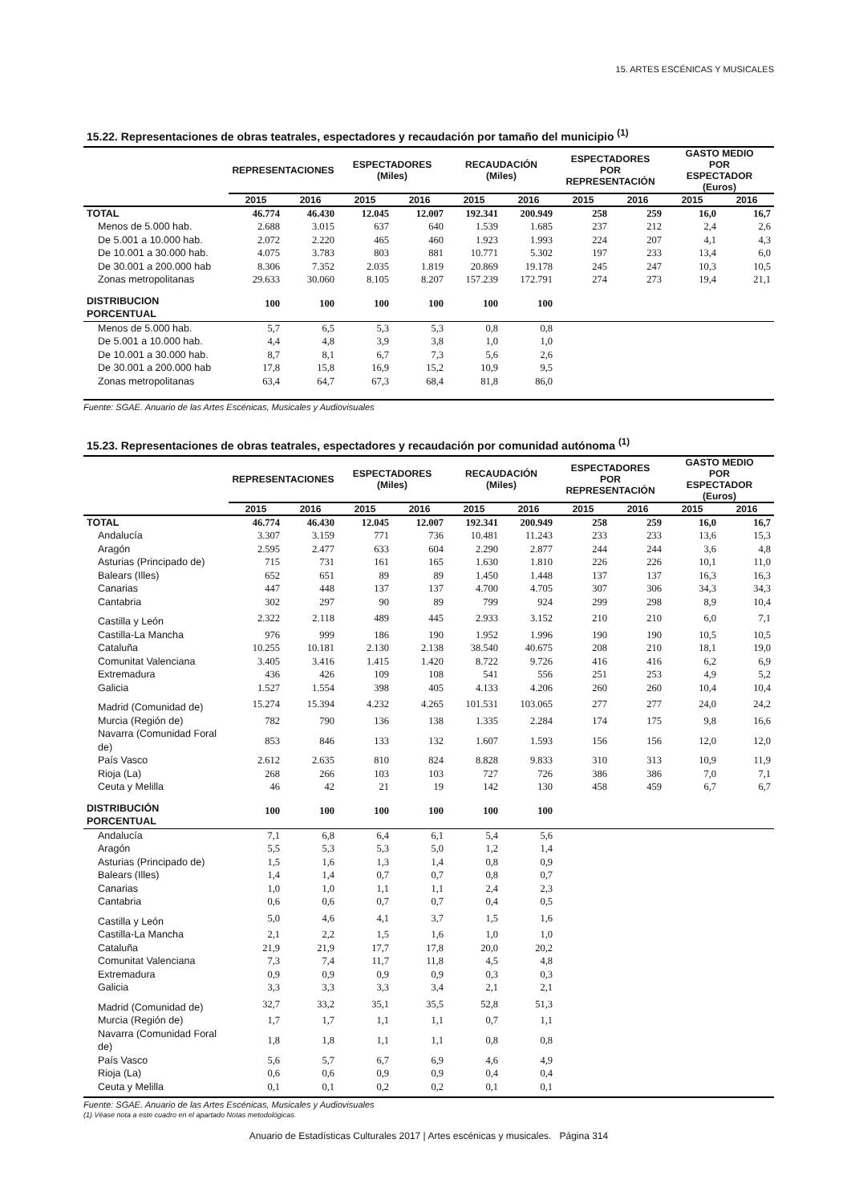15. ARTES ESCÉNICAS Y MUSICALES
15.22. Representaciones de obras teatrales, espectadores y recaudación por tamaño del municipio <sup>(1)</sup>
| | REPRESENTACIONES | | ESPECTADORES (Miles) | | RECAUDACIÓN (Miles) | | ESPECTADORES POR REPRESENTACIÓN | | GASTO MEDIO POR ESPECTADOR (Euros) | |
| --- | --- | --- | --- | --- | --- | --- | --- | --- | --- | --- |
| | 2015 | 2016 | 2015 | 2016 | 2015 | 2016 | 2015 | 2016 | 2015 | 2016 |
| TOTAL | 46.774 | 46.430 | 12.045 | 12.007 | 192.341 | 200.949 | 258 | 259 | 16,0 | 16,7 |
| Menos de 5.000 hab. | 2.688 | 3.015 | 637 | 640 | 1.539 | 1.685 | 237 | 212 | 2,4 | 2,6 |
| De 5.001 a 10.000 hab. | 2.072 | 2.220 | 465 | 460 | 1.923 | 1.993 | 224 | 207 | 4,1 | 4,3 |
| De 10.001 a 30.000 hab. | 4.075 | 3.783 | 803 | 881 | 10.771 | 5.302 | 197 | 233 | 13,4 | 6,0 |
| De 30.001 a 200.000 hab | 8.306 | 7.352 | 2.035 | 1.819 | 20.869 | 19.178 | 245 | 247 | 10,3 | 10,5 |
| Zonas metropolitanas | 29.633 | 30.060 | 8.105 | 8.207 | 157.239 | 172.791 | 274 | 273 | 19,4 | 21,1 |
| DISTRIBUCION PORCENTUAL | 100 | 100 | 100 | 100 | 100 | 100 | | | | |
| Menos de 5.000 hab. | 5,7 | 6,5 | 5,3 | 5,3 | 0,8 | 0,8 | | | | |
| De 5.001 a 10.000 hab. | 4,4 | 4,8 | 3,9 | 3,8 | 1,0 | 1,0 | | | | |
| De 10.001 a 30.000 hab. | 8,7 | 8,1 | 6,7 | 7,3 | 5,6 | 2,6 | | | | |
| De 30.001 a 200.000 hab | 17,8 | 15,8 | 16,9 | 15,2 | 10,9 | 9,5 | | | | |
| Zonas metropolitanas | 63,4 | 64,7 | 67,3 | 68,4 | 81,8 | 86,0 | | | | |
Fuente: SGAE. Anuario de las Artes Escénicas, Musicales y Audiovisuales
15.23. Representaciones de obras teatrales, espectadores y recaudación por comunidad autónoma <sup>(1)</sup>
| | REPRESENTACIONES | | ESPECTADORES (Miles) | | RECAUDACIÓN (Miles) | | ESPECTADORES POR REPRESENTACIÓN | | GASTO MEDIO POR ESPECTADOR (Euros) | |
| --- | --- | --- | --- | --- | --- | --- | --- | --- | --- | --- |
| | 2015 | 2016 | 2015 | 2016 | 2015 | 2016 | 2015 | 2016 | 2015 | 2016 |
| TOTAL | 46.774 | 46.430 | 12.045 | 12.007 | 192.341 | 200.949 | 258 | 259 | 16,0 | 16,7 |
| Andalucía | 3.307 | 3.159 | 771 | 736 | 10.481 | 11.243 | 233 | 233 | 13,6 | 15,3 |
| Aragón | 2.595 | 2.477 | 633 | 604 | 2.290 | 2.877 | 244 | 244 | 3,6 | 4,8 |
| Asturias (Principado de) | 715 | 731 | 161 | 165 | 1.630 | 1.810 | 226 | 226 | 10,1 | 11,0 |
| Balears (Illes) | 652 | 651 | 89 | 89 | 1.450 | 1.448 | 137 | 137 | 16,3 | 16,3 |
| Canarias | 447 | 448 | 137 | 137 | 4.700 | 4.705 | 307 | 306 | 34,3 | 34,3 |
| Cantabria | 302 | 297 | 90 | 89 | 799 | 924 | 299 | 298 | 8,9 | 10,4 |
| Castilla y León | 2.322 | 2.118 | 489 | 445 | 2.933 | 3.152 | 210 | 210 | 6,0 | 7,1 |
| Castilla-La Mancha | 976 | 999 | 186 | 190 | 1.952 | 1.996 | 190 | 190 | 10,5 | 10,5 |
| Cataluña | 10.255 | 10.181 | 2.130 | 2.138 | 38.540 | 40.675 | 208 | 210 | 18,1 | 19,0 |
| Comunitat Valenciana | 3.405 | 3.416 | 1.415 | 1.420 | 8.722 | 9.726 | 416 | 416 | 6,2 | 6,9 |
| Extremadura | 436 | 426 | 109 | 108 | 541 | 556 | 251 | 253 | 4,9 | 5,2 |
| Galicia | 1.527 | 1.554 | 398 | 405 | 4.133 | 4.206 | 260 | 260 | 10,4 | 10,4 |
| Madrid (Comunidad de) | 15.274 | 15.394 | 4.232 | 4.265 | 101.531 | 103.065 | 277 | 277 | 24,0 | 24,2 |
| Murcia (Región de) | 782 | 790 | 136 | 138 | 1.335 | 2.284 | 174 | 175 | 9,8 | 16,6 |
| Navarra (Comunidad Foral de) | 853 | 846 | 133 | 132 | 1.607 | 1.593 | 156 | 156 | 12,0 | 12,0 |
| País Vasco | 2.612 | 2.635 | 810 | 824 | 8.828 | 9.833 | 310 | 313 | 10,9 | 11,9 |
| Rioja (La) | 268 | 266 | 103 | 103 | 727 | 726 | 386 | 386 | 7,0 | 7,1 |
| Ceuta y Melilla | 46 | 42 | 21 | 19 | 142 | 130 | 458 | 459 | 6,7 | 6,7 |
| DISTRIBUCIÓN PORCENTUAL | 100 | 100 | 100 | 100 | 100 | 100 | | | | |
| Andalucía | 7,1 | 6,8 | 6,4 | 6,1 | 5,4 | 5,6 | | | | |
| Aragón | 5,5 | 5,3 | 5,3 | 5,0 | 1,2 | 1,4 | | | | |
| Asturias (Principado de) | 1,5 | 1,6 | 1,3 | 1,4 | 0,8 | 0,9 | | | | |
| Balears (Illes) | 1,4 | 1,4 | 0,7 | 0,7 | 0,8 | 0,7 | | | | |
| Canarias | 1,0 | 1,0 | 1,1 | 1,1 | 2,4 | 2,3 | | | | |
| Cantabria | 0,6 | 0,6 | 0,7 | 0,7 | 0,4 | 0,5 | | | | |
| Castilla y León | 5,0 | 4,6 | 4,1 | 3,7 | 1,5 | 1,6 | | | | |
| Castilla-La Mancha | 2,1 | 2,2 | 1,5 | 1,6 | 1,0 | 1,0 | | | | |
| Cataluña | 21,9 | 21,9 | 17,7 | 17,8 | 20,0 | 20,2 | | | | |
| Comunitat Valenciana | 7,3 | 7,4 | 11,7 | 11,8 | 4,5 | 4,8 | | | | |
| Extremadura | 0,9 | 0,9 | 0,9 | 0,9 | 0,3 | 0,3 | | | | |
| Galicia | 3,3 | 3,3 | 3,3 | 3,4 | 2,1 | 2,1 | | | | |
| Madrid (Comunidad de) | 32,7 | 33,2 | 35,1 | 35,5 | 52,8 | 51,3 | | | | |
| Murcia (Región de) | 1,7 | 1,7 | 1,1 | 1,1 | 0,7 | 1,1 | | | | |
| Navarra (Comunidad Foral de) | 1,8 | 1,8 | 1,1 | 1,1 | 0,8 | 0,8 | | | | |
| País Vasco | 5,6 | 5,7 | 6,7 | 6,9 | 4,6 | 4,9 | | | | |
| Rioja (La) | 0,6 | 0,6 | 0,9 | 0,9 | 0,4 | 0,4 | | | | |
| Ceuta y Melilla | 0,1 | 0,1 | 0,2 | 0,2 | 0,1 | 0,1 | | | | |
Fuente: SGAE. Anuario de las Artes Escénicas, Musicales y Audiovisuales
(1) Véase nota a este cuadro en el apartado Notas metodológicas.
Anuario de Estadísticas Culturales 2017 | Artes escénicas y musicales. Página 314